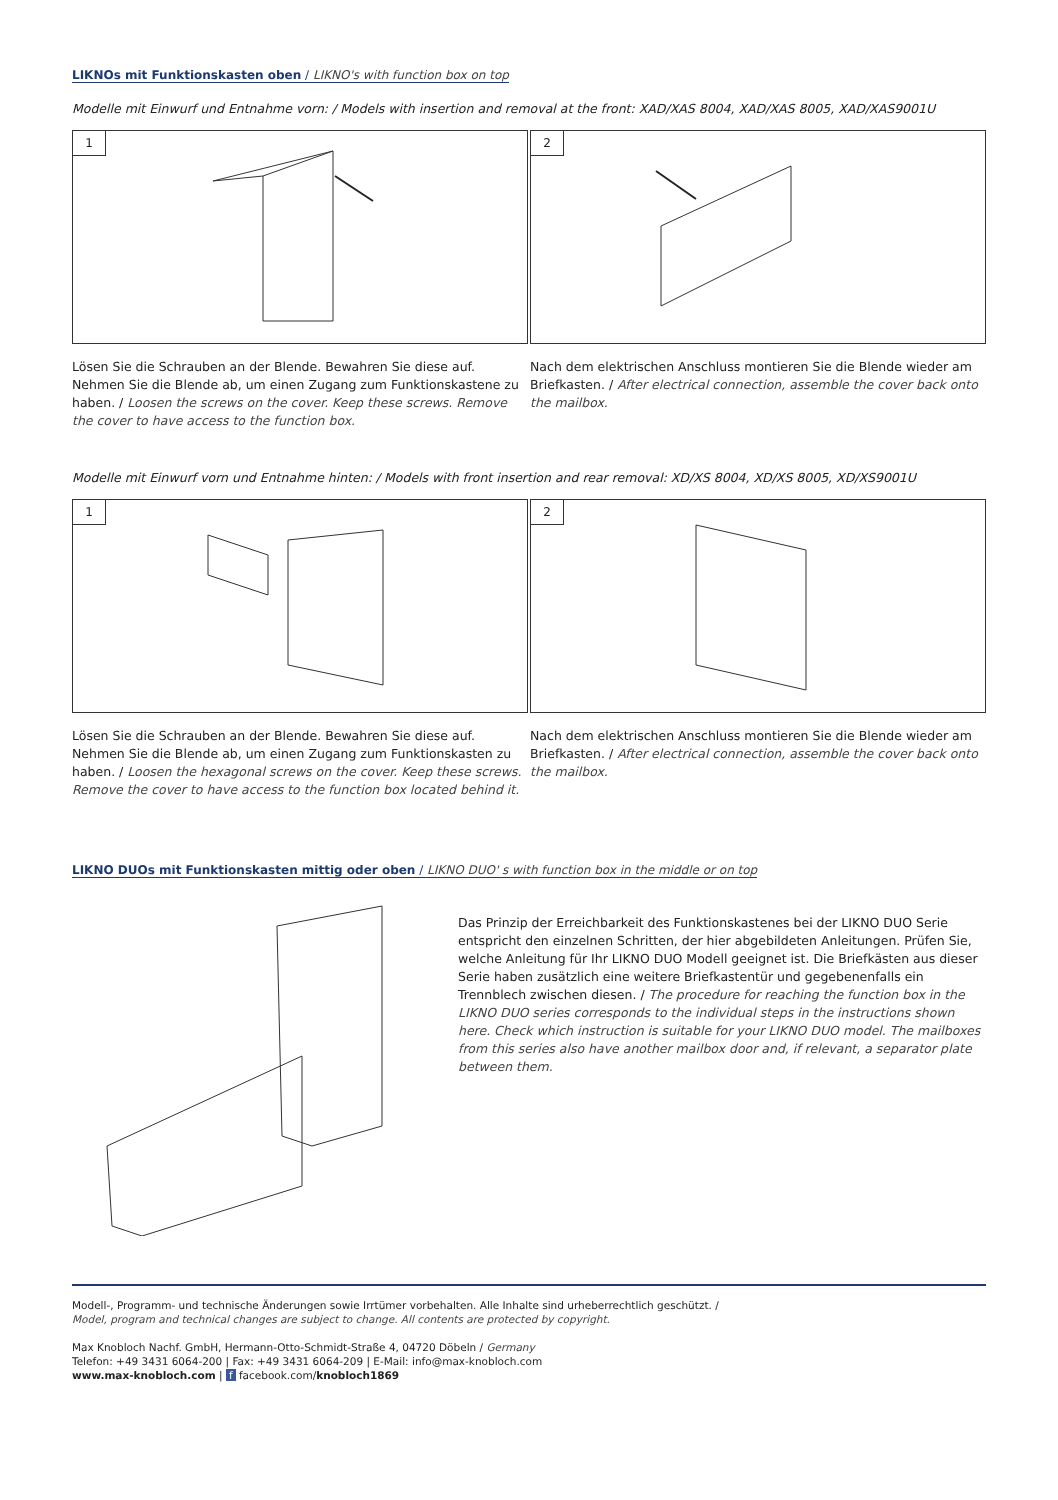LIKNOs mit Funktionskasten oben / LIKNO's with function box on top
Modelle mit Einwurf und Entnahme vorn: / Models with insertion and removal at the front: XAD/XAS 8004, XAD/XAS 8005, XAD/XAS9001U
1
Lösen Sie die Schrauben an der Blende. Bewahren Sie diese auf. Nehmen Sie die Blende ab, um einen Zugang zum Funktionskastene zu haben. / Loosen the screws on the cover. Keep these screws. Remove the cover to have access to the function box.
2
Nach dem elektrischen Anschluss montieren Sie die Blende wieder am Briefkasten. / After electrical connection, assemble the cover back onto the mailbox.
Modelle mit Einwurf vorn und Entnahme hinten: / Models with front insertion and rear removal: XD/XS 8004, XD/XS 8005, XD/XS9001U
1
Lösen Sie die Schrauben an der Blende. Bewahren Sie diese auf. Nehmen Sie die Blende ab, um einen Zugang zum Funktionskasten zu haben. / Loosen the hexagonal screws on the cover. Keep these screws. Remove the cover to have access to the function box located behind it.
2
Nach dem elektrischen Anschluss montieren Sie die Blende wieder am Briefkasten. / After electrical connection, assemble the cover back onto the mailbox.
LIKNO DUOs mit Funktionskasten mittig oder oben / LIKNO DUO' s with function box in the middle or on top
Das Prinzip der Erreichbarkeit des Funktionskastenes bei der LIKNO DUO Serie entspricht den einzelnen Schritten, der hier abgebildeten Anleitungen. Prüfen Sie, welche Anleitung für Ihr LIKNO DUO Modell geeignet ist. Die Briefkästen aus dieser Serie haben zusätzlich eine weitere Briefkastentür und gegebenenfalls ein Trennblech zwischen diesen. / The procedure for reaching the function box in the LIKNO DUO series corresponds to the individual steps in the instructions shown here. Check which instruction is suitable for your LIKNO DUO model. The mailboxes from this series also have another mailbox door and, if relevant, a separator plate between them.
Modell-, Programm- und technische Änderungen sowie Irrtümer vorbehalten. Alle Inhalte sind urheberrechtlich geschützt. /
Model, program and technical changes are subject to change. All contents are protected by copyright.
Max Knobloch Nachf. GmbH, Hermann-Otto-Schmidt-Straße 4, 04720 Döbeln / Germany
Telefon: +49 3431 6064-200 | Fax: +49 3431 6064-209 | E-Mail: info@max-knobloch.com
www.max-knobloch.com | f facebook.com/knobloch1869